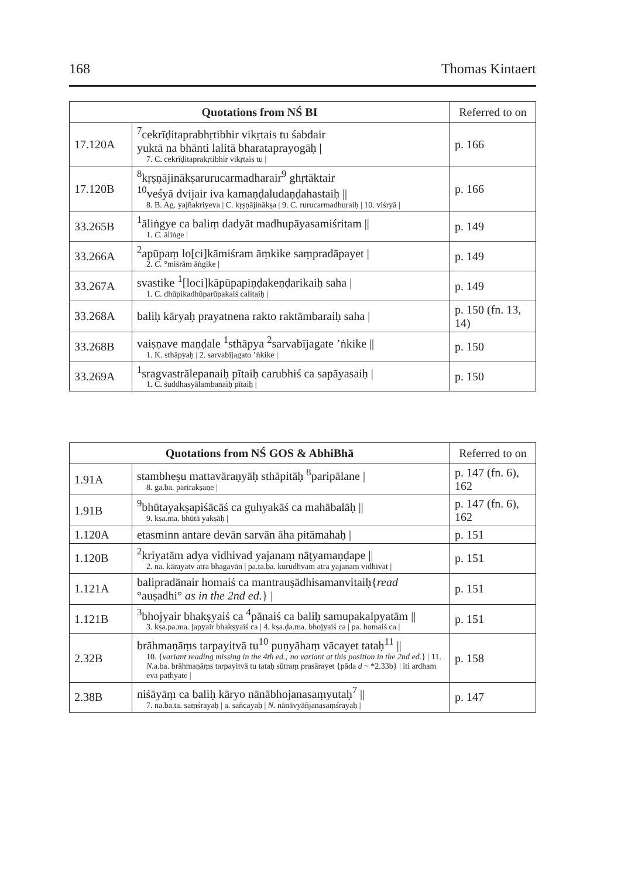168 Thomas Kintaert
| Quotations from NŚ BI | | Referred to on |
| --- | --- | --- |
| 17.120A | <sup>7</sup> cekrīḍitaprabhṛtibhir vikṛtais tu śabdair yuktā na bhānti lalitā bharataprayogāḥ / 7. C. cekrīḍitaprakṛtibhir vikṛtais tu / | p. 166 |
| 17.120B | <sup>8</sup> kṛṣṇājinākṣarurucarmadharair<sup>9</sup> ghṛtāktair <sup>10</sup> veśyā dvijair iva kamaṇḍaludaṇḍahastaiḥ // 8. B. Ag. yajñakriyeva / C. kṛṣṇājinākṣa / 9. C. rurucarmadhuraiḥ / 10. viśryā / | p. 166 |
| 33.265B | <sup>1</sup> āliṅgye ca baliṃ dadyāt madhupāyasamiśritam // 1. C. āliṅge / | p. 149 |
| 33.266A | <sup>2</sup> apūpaṃ lo[ci]kāmiśram āṃkike saṃpradāpayet / 2. C. °miśrām āṅgike / | p. 149 |
| 33.267A | svastike <sup>1</sup>[loci]kāpūpapiṇḍakeṇḍarikaiḥ saha / 1. C. dhūpikadhūparūpakaiś calitaiḥ / | p. 149 |
| 33.268A | baliḥ kāryaḥ prayatnena rakto raktāmbaraiḥ saha / | p. 150 (fn. 13, 14) |
| 33.268B | vaiṣṇave maṇḍale <sup>1</sup>sthāpya <sup>2</sup>sarvabījagate ’ṅkike // 1. K. sthāpyaḥ / 2. sarvabījagato ’ṅkike / | p. 150 |
| 33.269A | <sup>1</sup> sragvastrālepanaiḥ pītaiḥ carubhiś ca sapāyasaiḥ / 1. C. śuddhasyālambanaiḥ pītaiḥ / | p. 150 |
| Quotations from NŚ GOS & AbhiBhā | | Referred to on |
| --- | --- | --- |
| 1.91A | stambheṣu mattavāraṇyāḥ sthāpitāḥ <sup>8</sup>paripālane / 8. ga.ba. parirakṣaṇe / | p. 147 (fn. 6), 162 |
| 1.91B | <sup>9</sup> bhūtayakṣapiśācāś ca guhyakāś ca mahābalāḥ // 9. kṣa.ma. bhūtā yakṣāḥ / | p. 147 (fn. 6), 162 |
| 1.120A | etasminn antare devān sarvān āha pitāmahaḥ / | p. 151 |
| 1.120B | <sup>2</sup> kriyatām adya vidhivad yajanaṃ nāṭyamaṇḍape // 2. na. kārayatv atra bhagavān / pa.ta.ba. kurudhvam atra yajanaṃ vidhivat / | p. 151 |
| 1.121A | balipradānair homaiś ca mantrauṣādhisamanvitaiḥ{ read °auṣadhi° as in the 2nd ed. } / | p. 151 |
| 1.121B | <sup>3</sup> bhojyair bhakṣyaiś ca <sup>4</sup>pānaiś ca baliḥ samupakalpyatām // 3. kṣa.pa.ma. japyair bhakṣyaiś ca / 4. kṣa.ḍa.ma. bhojyaiś ca / pa. homaiś ca / | p. 151 |
| 2.32B | brāhmaṇāṃs tarpayitvā tu<sup>10</sup> puṇyāhaṃ vācayet tataḥ<sup>11</sup> // 10. { variant reading missing in the 4th ed.; no variant at this position in the 2nd ed. } / 11. N. a.ba. brāhmaṇāṃs tarpayitvā tu tataḥ sūtraṃ prasārayet {pāda d ~ *2.33b} / iti ardham eva paṭhyate / | p. 158 |
| 2.38B | niśāyāṃ ca baliḥ kāryo nānābhojanasaṃyutaḥ<sup>7</sup> // 7. na.ba.ta. saṃśrayaḥ / a. sañcayaḥ / N. nānāvyāñjanasaṃśrayaḥ / | p. 147 |